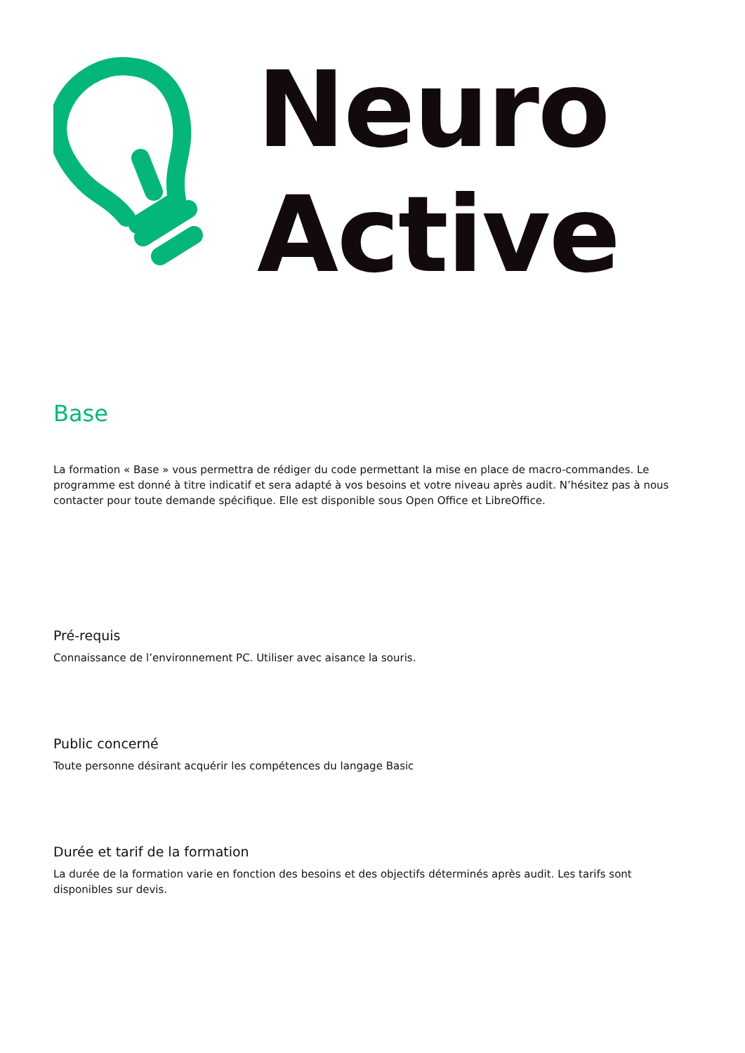Neuro
Active
Base
La formation « Base » vous permettra de rédiger du code permettant la mise en place de macro-commandes. Le programme est donné à titre indicatif et sera adapté à vos besoins et votre niveau après audit. N’hésitez pas à nous contacter pour toute demande spécifique. Elle est disponible sous Open Office et LibreOffice.
Pré-requis
Connaissance de l’environnement PC. Utiliser avec aisance la souris.
Public concerné
Toute personne désirant acquérir les compétences du langage Basic
Durée et tarif de la formation
La durée de la formation varie en fonction des besoins et des objectifs déterminés après audit. Les tarifs sont disponibles sur devis.